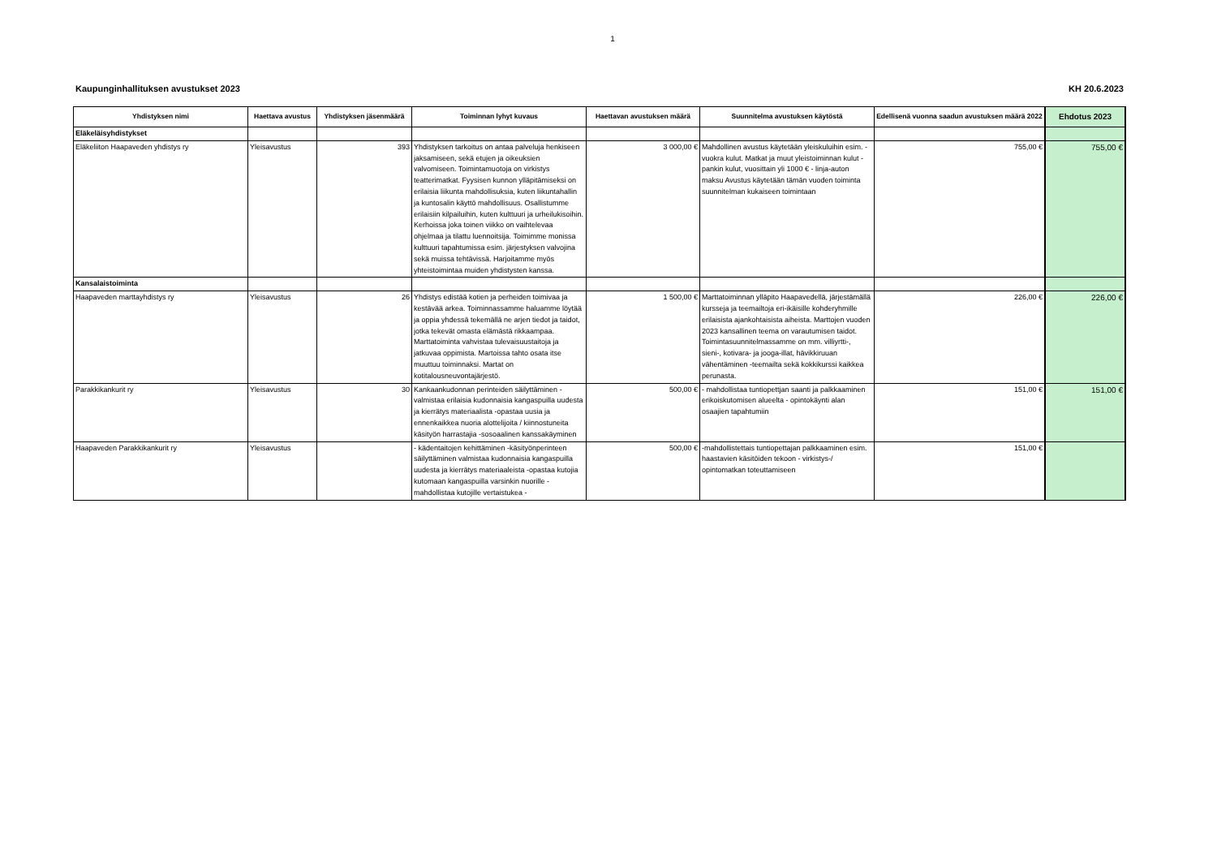1
Kaupunginhallituksen avustukset 2023 KH 20.6.2023
| Yhdistyksen nimi | Haettava avustus | Yhdistyksen jäsenmäärä | Toiminnan lyhyt kuvaus | Haettavan avustuksen määrä | Suunnitelma avustuksen käytöstä | Edellisenä vuonna saadun avustuksen määrä 2022 | Ehdotus 2023 |
| --- | --- | --- | --- | --- | --- | --- | --- |
| Eläkeläisyhdistykset | | | | | | | |
| Eläkeliiton Haapaveden yhdistys ry | Yleisavustus | 393 | Yhdistyksen tarkoitus on antaa palveluja henkiseen jaksamiseen, sekä etujen ja oikeuksien valvomiseen. Toimintamuotoja on virkistys teatterimatkat. Fyysisen kunnon ylläpitämiseksi on erilaisia liikunta mahdollisuksia, kuten liikuntahallin ja kuntosalin käyttö mahdollisuus. Osallistumme erilaisiin kilpailuihin, kuten kulttuuri ja urheilukisoihin. Kerhoissa joka toinen viikko on vaihtelevaa ohjelmaa ja tilattu luennoitsija. Toimimme monissa kulttuuri tapahtumissa esim. järjestyksen valvojina sekä muissa tehtävissä. Harjoitamme myös yhteistoimintaa muiden yhdistysten kanssa. | 3 000,00 € | Mahdollinen avustus käytetään yleiskuluihin esim. - vuokra kulut. Matkat ja muut yleistoiminnan kulut - pankin kulut, vuosittain yli 1000 € - linja-auton maksu Avustus käytetään tämän vuoden toiminta suunnitelman kukaiseen toimintaan | 755,00 € | 755,00 € |
| Kansalaistoiminta | | | | | | | |
| Haapaveden marttayhdistys ry | Yleisavustus | 26 | Yhdistys edistää kotien ja perheiden toimivaa ja kestävää arkea. Toiminnassamme haluamme löytää ja oppia yhdessä tekemällä ne arjen tiedot ja taidot, jotka tekevät omasta elämästä rikkaampaa. Marttatoiminta vahvistaa tulevaisuustaitoja ja jatkuvaa oppimista. Martoissa tahto osata itse muuttuu toiminnaksi. Martat on kotitalousneuvontajärjestö. | 1 500,00 € | Marttatoiminnan ylläpito Haapavedellä, järjestämällä kursseja ja teemailtoja eri-ikäisille kohderyhmille erilaisista ajankohtaisista aiheista. Marttojen vuoden 2023 kansallinen teema on varautumisen taidot. Toimintasuunnitelmassamme on mm. villiyrtti-, sieni-, kotivara- ja jooga-illat, hävikkiruuan vähentäminen -teemailta sekä kokkikurssi kaikkea perunasta. | 226,00 € | 226,00 € |
| Parakkikankurit ry | Yleisavustus | 30 | Kankaankudonnan perinteiden säilyttäminen - valmistaa erilaisia kudonnaisia kangaspuilla uudesta ja kierrätys materiaalista -opastaa uusia ja ennenkaikkea nuoria alottelijoita / kiinnostuneita käsityön harrastajia -sosoaalinen kanssakäyminen | 500,00 € | - mahdollistaa tuntiopettjan saanti ja palkkaaminen erikoiskutomisen alueelta - opintokäynti alan osaajien tapahtumiin | 151,00 € | 151,00 € |
| Haapaveden Parakkikankurit ry | Yleisavustus | | - kädentaitojen kehittäminen -käsityönperinteen säilyttäminen valmistaa kudonnaisia kangaspuilla uudesta ja kierrätys materiaaleista -opastaa kutojia kutomaan kangaspuilla varsinkin nuorille -mahdollistaa kutojille vertaistukea - | 500,00 € | -mahdollistettais tuntiopettajan palkkaaminen esim. haastavien käsitöiden tekoon - virkistys-/ opintomatkan toteuttamiseen | 151,00 € | |